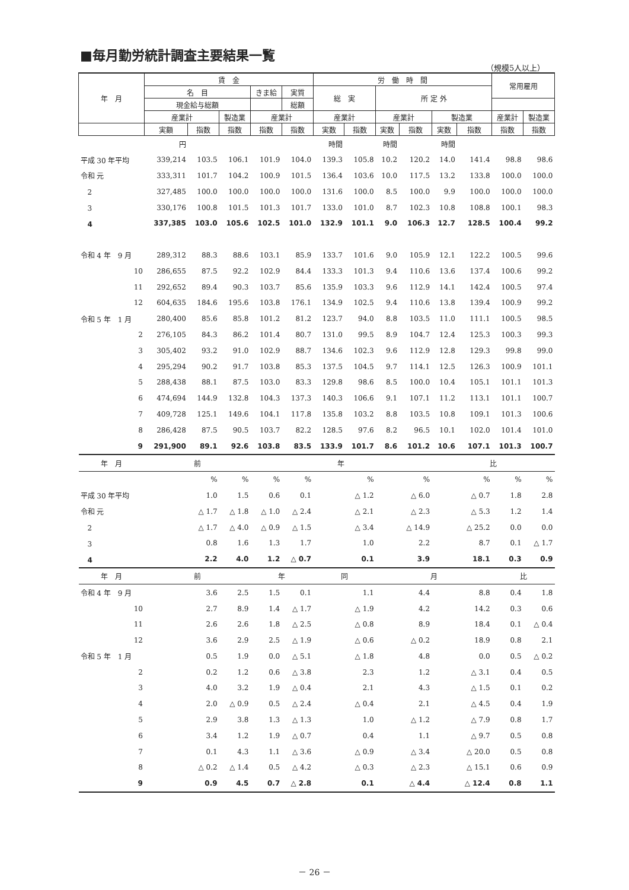■毎月勤労統計調査主要結果一覧
（規模5人以上）
| 年 月 | 賃 金 | | | | | 労 働 時 間 | | | | | | 常用雇用 | |
| --- | --- | --- | --- | --- | --- | --- | --- | --- | --- | --- | --- | --- | --- |
| | 名 目 | | | きま給 | 実質 | 総 実 | | 所 定 外 | | | | | |
| | 現金給与総額 | | | | 総額 | | | | | | | | |
| | 産業計 | | 製造業 | 産業計 | | 産業計 | | 産業計 | | 製造業 | | 産業計 | 製造業 |
| | 実額 | 指数 | 指数 | 指数 | 指数 | 実数 | 指数 | 実数 | 指数 | 実数 | 指数 | 指数 | 指数 |
| | 円 | | | | | 時間 | | 時間 | | 時間 | | | |
| 平成 30 年平均 | 339,214 | 103.5 | 106.1 | 101.9 | 104.0 | 139.3 | 105.8 | 10.2 | 120.2 | 14.0 | 141.4 | 98.8 | 98.6 |
| 令和 元 | 333,311 | 101.7 | 104.2 | 100.9 | 101.5 | 136.4 | 103.6 | 10.0 | 117.5 | 13.2 | 133.8 | 100.0 | 100.0 |
| 2 | 327,485 | 100.0 | 100.0 | 100.0 | 100.0 | 131.6 | 100.0 | 8.5 | 100.0 | 9.9 | 100.0 | 100.0 | 100.0 |
| 3 | 330,176 | 100.8 | 101.5 | 101.3 | 101.7 | 133.0 | 101.0 | 8.7 | 102.3 | 10.8 | 108.8 | 100.1 | 98.3 |
| 4 | 337,385 | 103.0 | 105.6 | 102.5 | 101.0 | 132.9 | 101.1 | 9.0 | 106.3 | 12.7 | 128.5 | 100.4 | 99.2 |
| 令和 4 年 9 月 | 289,312 | 88.3 | 88.6 | 103.1 | 85.9 | 133.7 | 101.6 | 9.0 | 105.9 | 12.1 | 122.2 | 100.5 | 99.6 |
| 10 | 286,655 | 87.5 | 92.2 | 102.9 | 84.4 | 133.3 | 101.3 | 9.4 | 110.6 | 13.6 | 137.4 | 100.6 | 99.2 |
| 11 | 292,652 | 89.4 | 90.3 | 103.7 | 85.6 | 135.9 | 103.3 | 9.6 | 112.9 | 14.1 | 142.4 | 100.5 | 97.4 |
| 12 | 604,635 | 184.6 | 195.6 | 103.8 | 176.1 | 134.9 | 102.5 | 9.4 | 110.6 | 13.8 | 139.4 | 100.9 | 99.2 |
| 令和 5 年 1 月 | 280,400 | 85.6 | 85.8 | 101.2 | 81.2 | 123.7 | 94.0 | 8.8 | 103.5 | 11.0 | 111.1 | 100.5 | 98.5 |
| 2 | 276,105 | 84.3 | 86.2 | 101.4 | 80.7 | 131.0 | 99.5 | 8.9 | 104.7 | 12.4 | 125.3 | 100.3 | 99.3 |
| 3 | 305,402 | 93.2 | 91.0 | 102.9 | 88.7 | 134.6 | 102.3 | 9.6 | 112.9 | 12.8 | 129.3 | 99.8 | 99.0 |
| 4 | 295,294 | 90.2 | 91.7 | 103.8 | 85.3 | 137.5 | 104.5 | 9.7 | 114.1 | 12.5 | 126.3 | 100.9 | 101.1 |
| 5 | 288,438 | 88.1 | 87.5 | 103.0 | 83.3 | 129.8 | 98.6 | 8.5 | 100.0 | 10.4 | 105.1 | 101.1 | 101.3 |
| 6 | 474,694 | 144.9 | 132.8 | 104.3 | 137.3 | 140.3 | 106.6 | 9.1 | 107.1 | 11.2 | 113.1 | 101.1 | 100.7 |
| 7 | 409,728 | 125.1 | 149.6 | 104.1 | 117.8 | 135.8 | 103.2 | 8.8 | 103.5 | 10.8 | 109.1 | 101.3 | 100.6 |
| 8 | 286,428 | 87.5 | 90.5 | 103.7 | 82.2 | 128.5 | 97.6 | 8.2 | 96.5 | 10.1 | 102.0 | 101.4 | 101.0 |
| 9 | 291,900 | 89.1 | 92.6 | 103.8 | 83.5 | 133.9 | 101.7 | 8.6 | 101.2 | 10.6 | 107.1 | 101.3 | 100.7 |
| 年 月 | 前 | | | 年 | | | | | | 比 | | | |
| | | % | % | % | % | | % | | % | | % | % | % |
| 平成 30 年平均 | | 1.0 | 1.5 | 0.6 | 0.1 | | △ 1.2 | | △ 6.0 | | △ 0.7 | 1.8 | 2.8 |
| 令和 元 | | △ 1.7 | △ 1.8 | △ 1.0 | △ 2.4 | | △ 2.1 | | △ 2.3 | | △ 5.3 | 1.2 | 1.4 |
| 2 | | △ 1.7 | △ 4.0 | △ 0.9 | △ 1.5 | | △ 3.4 | | △ 14.9 | | △ 25.2 | 0.0 | 0.0 |
| 3 | | 0.8 | 1.6 | 1.3 | 1.7 | | 1.0 | | 2.2 | | 8.7 | 0.1 | △ 1.7 |
| 4 | | 2.2 | 4.0 | 1.2 | △ 0.7 | | 0.1 | | 3.9 | | 18.1 | 0.3 | 0.9 |
| 年 月 | 前 | | | 年 | | 同 | | 月 | | | | 比 | |
| 令和 4 年 9 月 | | 3.6 | 2.5 | 1.5 | 0.1 | | 1.1 | | 4.4 | | 8.8 | 0.4 | 1.8 |
| 10 | | 2.7 | 8.9 | 1.4 | △ 1.7 | | △ 1.9 | | 4.2 | | 14.2 | 0.3 | 0.6 |
| 11 | | 2.6 | 2.6 | 1.8 | △ 2.5 | | △ 0.8 | | 8.9 | | 18.4 | 0.1 | △ 0.4 |
| 12 | | 3.6 | 2.9 | 2.5 | △ 1.9 | | △ 0.6 | | △ 0.2 | | 18.9 | 0.8 | 2.1 |
| 令和 5 年 1 月 | | 0.5 | 1.9 | 0.0 | △ 5.1 | | △ 1.8 | | 4.8 | | 0.0 | 0.5 | △ 0.2 |
| 2 | | 0.2 | 1.2 | 0.6 | △ 3.8 | | 2.3 | | 1.2 | | △ 3.1 | 0.4 | 0.5 |
| 3 | | 4.0 | 3.2 | 1.9 | △ 0.4 | | 2.1 | | 4.3 | | △ 1.5 | 0.1 | 0.2 |
| 4 | | 2.0 | △ 0.9 | 0.5 | △ 2.4 | | △ 0.4 | | 2.1 | | △ 4.5 | 0.4 | 1.9 |
| 5 | | 2.9 | 3.8 | 1.3 | △ 1.3 | | 1.0 | | △ 1.2 | | △ 7.9 | 0.8 | 1.7 |
| 6 | | 3.4 | 1.2 | 1.9 | △ 0.7 | | 0.4 | | 1.1 | | △ 9.7 | 0.5 | 0.8 |
| 7 | | 0.1 | 4.3 | 1.1 | △ 3.6 | | △ 0.9 | | △ 3.4 | | △ 20.0 | 0.5 | 0.8 |
| 8 | | △ 0.2 | △ 1.4 | 0.5 | △ 4.2 | | △ 0.3 | | △ 2.3 | | △ 15.1 | 0.6 | 0.9 |
| 9 | | 0.9 | 4.5 | 0.7 | △ 2.8 | | 0.1 | | △ 4.4 | | △ 12.4 | 0.8 | 1.1 |
－ 26 －